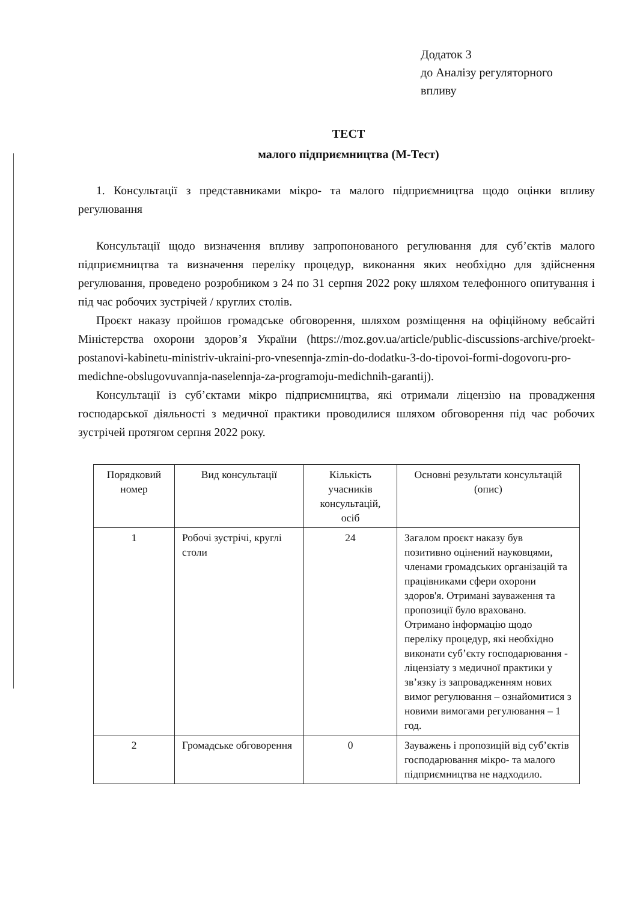Додаток 3
до Аналізу регуляторного
впливу
ТЕСТ
малого підприємництва (М-Тест)
1. Консультації з представниками мікро- та малого підприємництва щодо оцінки впливу регулювання
Консультації щодо визначення впливу запропонованого регулювання для суб’єктів малого підприємництва та визначення переліку процедур, виконання яких необхідно для здійснення регулювання, проведено розробником з 24 по 31 серпня 2022 року шляхом телефонного опитування і під час робочих зустрічей / круглих столів.
Проєкт наказу пройшов громадське обговорення, шляхом розміщення на офіційному вебсайті Міністерства охорони здоров’я України (https://moz.gov.ua/article/public-discussions-archive/proekt-postanovi-kabinetu-ministriv-ukraini-pro-vnesennja-zmin-do-dodatku-3-do-tipovoi-formi-dogovoru-pro-medichne-obslugovuvannja-naselennja-za-programoju-medichnih-garantij).
Консультації із суб’єктами мікро підприємництва, які отримали ліцензію на провадження господарської діяльності з медичної практики проводилися шляхом обговорення під час робочих зустрічей протягом серпня 2022 року.
| Порядковий номер | Вид консультації | Кількість учасників консультацій, осіб | Основні результати консультацій (опис) |
| 1 | Робочі зустрічі, круглі столи | 24 | Загалом проєкт наказу був позитивно оцінений науковцями, членами громадських організацій та працівниками сфери охорони здоров'я. Отримані зауваження та пропозиції було враховано. Отримано інформацію щодо переліку процедур, які необхідно виконати суб’єкту господарювання - ліцензіату з медичної практики у зв’язку із запровадженням нових вимог регулювання – ознайомитися з новими вимогами регулювання – 1 год. |
| 2 | Громадське обговорення | 0 | Зауважень і пропозицій від суб’єктів господарювання мікро- та малого підприємництва не надходило. |